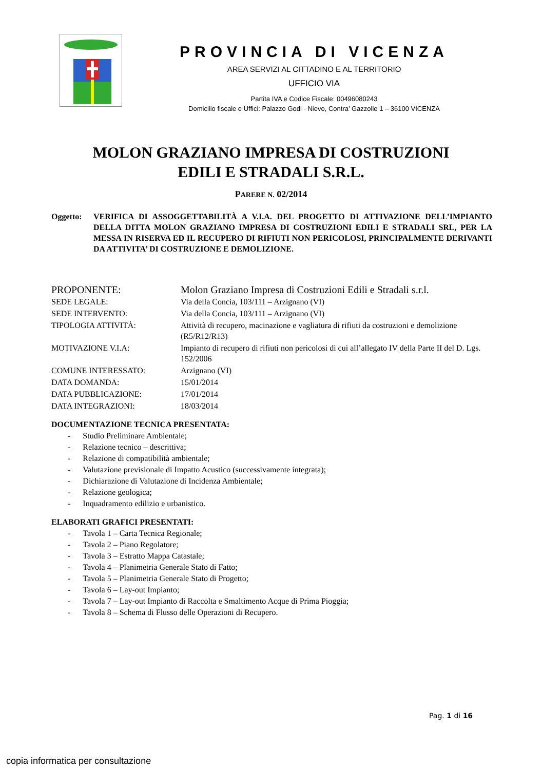PROVINCIA DI VICENZA
AREA SERVIZI AL CITTADINO E AL TERRITORIO
UFFICIO VIA
Partita IVA e Codice Fiscale: 00496080243
Domicilio fiscale e Uffici: Palazzo Godi - Nievo, Contra’ Gazzolle 1 – 36100 VICENZA
MOLON GRAZIANO IMPRESA DI COSTRUZIONI
EDILI E STRADALI S.R.L.
PARERE N. 02/2014
Oggetto: VERIFICA DI ASSOGGETTABILITÀ A V.I.A. DEL PROGETTO DI ATTIVAZIONE DELL’IMPIANTO DELLA DITTA MOLON GRAZIANO IMPRESA DI COSTRUZIONI EDILI E STRADALI SRL, PER LA MESSA IN RISERVA ED IL RECUPERO DI RIFIUTI NON PERICOLOSI, PRINCIPALMENTE DERIVANTI DA ATTIVITA’ DI COSTRUZIONE E DEMOLIZIONE.
| PROPONENTE: | Molon Graziano Impresa di Costruzioni Edili e Stradali s.r.l. |
| SEDE LEGALE: | Via della Concia, 103/111 – Arzignano (VI) |
| SEDE INTERVENTO: | Via della Concia, 103/111 – Arzignano (VI) |
| TIPOLOGIA ATTIVITÀ: | Attività di recupero, macinazione e vagliatura di rifiuti da costruzioni e demolizione (R5/R12/R13) |
| MOTIVAZIONE V.I.A: | Impianto di recupero di rifiuti non pericolosi di cui all’allegato IV della Parte II del D. Lgs. 152/2006 |
| COMUNE INTERESSATO: | Arzignano (VI) |
| DATA DOMANDA: | 15/01/2014 |
| DATA PUBBLICAZIONE: | 17/01/2014 |
| DATA INTEGRAZIONI: | 18/03/2014 |
DOCUMENTAZIONE TECNICA PRESENTATA:
- Studio Preliminare Ambientale;
- Relazione tecnico – descrittiva;
- Relazione di compatibilità ambientale;
- Valutazione previsionale di Impatto Acustico (successivamente integrata);
- Dichiarazione di Valutazione di Incidenza Ambientale;
- Relazione geologica;
- Inquadramento edilizio e urbanistico.
ELABORATI GRAFICI PRESENTATI:
- Tavola 1 – Carta Tecnica Regionale;
- Tavola 2 – Piano Regolatore;
- Tavola 3 – Estratto Mappa Catastale;
- Tavola 4 – Planimetria Generale Stato di Fatto;
- Tavola 5 – Planimetria Generale Stato di Progetto;
- Tavola 6 – Lay-out Impianto;
- Tavola 7 – Lay-out Impianto di Raccolta e Smaltimento Acque di Prima Pioggia;
- Tavola 8 – Schema di Flusso delle Operazioni di Recupero.
Pag. 1 di 16
copia informatica per consultazione